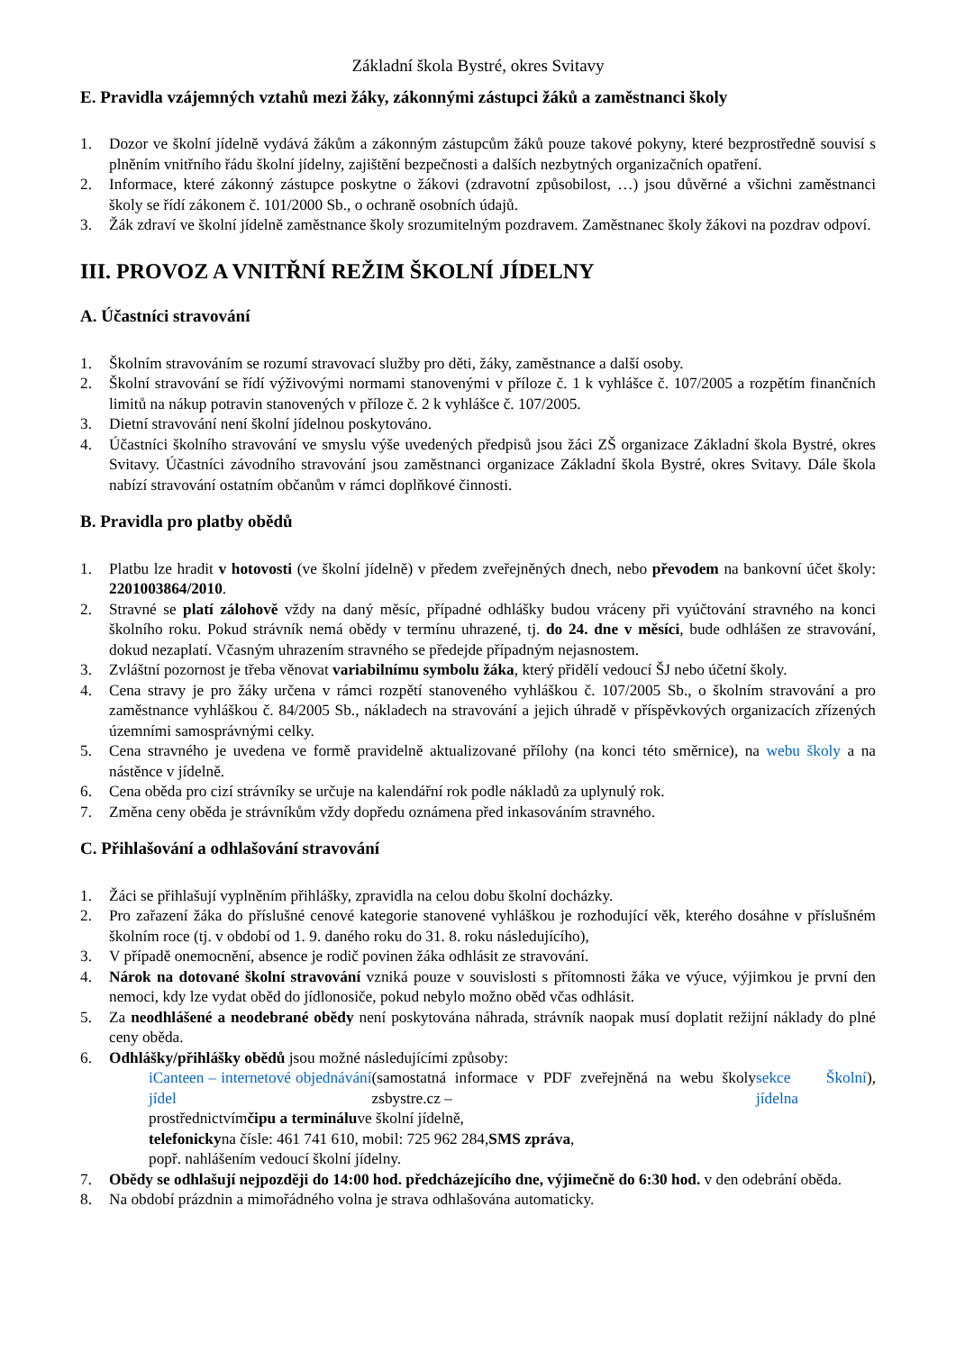Základní škola Bystré, okres Svitavy
E. Pravidla vzájemných vztahů mezi žáky, zákonnými zástupci žáků a zaměstnanci školy
1. Dozor ve školní jídelně vydává žákům a zákonným zástupcům žáků pouze takové pokyny, které bezprostředně souvisí s plněním vnitřního řádu školní jídelny, zajištění bezpečnosti a dalších nezbytných organizačních opatření.
2. Informace, které zákonný zástupce poskytne o žákovi (zdravotní způsobilost, …) jsou důvěrné a všichni zaměstnanci školy se řídí zákonem č. 101/2000 Sb., o ochraně osobních údajů.
3. Žák zdraví ve školní jídelně zaměstnance školy srozumitelným pozdravem. Zaměstnanec školy žákovi na pozdrav odpoví.
III. PROVOZ A VNITŘNÍ REŽIM ŠKOLNÍ JÍDELNY
A. Účastníci stravování
1. Školním stravováním se rozumí stravovací služby pro děti, žáky, zaměstnance a další osoby.
2. Školní stravování se řídí výživovými normami stanovenými v příloze č. 1 k vyhlášce č. 107/2005 a rozpětím finančních limitů na nákup potravin stanovených v příloze č. 2 k vyhlášce č. 107/2005.
3. Dietní stravování není školní jídelnou poskytováno.
4. Účastníci školního stravování ve smyslu výše uvedených předpisů jsou žáci ZŠ organizace Základní škola Bystré, okres Svitavy. Účastníci závodního stravování jsou zaměstnanci organizace Základní škola Bystré, okres Svitavy. Dále škola nabízí stravování ostatním občanům v rámci doplňkové činnosti.
B. Pravidla pro platby obědů
1. Platbu lze hradit v hotovosti (ve školní jídelně) v předem zveřejněných dnech, nebo převodem na bankovní účet školy: 2201003864/2010.
2. Stravné se platí zálohově vždy na daný měsíc, případné odhlášky budou vráceny při vyúčtování stravného na konci školního roku. Pokud strávník nemá obědy v termínu uhrazené, tj. do 24. dne v měsíci, bude odhlášen ze stravování, dokud nezaplatí. Včasným uhrazením stravného se předejde případným nejasnostem.
3. Zvláštní pozornost je třeba věnovat variabilnímu symbolu žáka, který přidělí vedoucí ŠJ nebo účetní školy.
4. Cena stravy je pro žáky určena v rámci rozpětí stanoveného vyhláškou č. 107/2005 Sb., o školním stravování a pro zaměstnance vyhláškou č. 84/2005 Sb., nákladech na stravování a jejich úhradě v příspěvkových organizacích zřízených územními samosprávnými celky.
5. Cena stravného je uvedena ve formě pravidelně aktualizované přílohy (na konci této směrnice), na webu školy a na nástěnce v jídelně.
6. Cena oběda pro cizí strávníky se určuje na kalendářní rok podle nákladů za uplynulý rok.
7. Změna ceny oběda je strávníkům vždy dopředu oznámena před inkasováním stravného.
C. Přihlašování a odhlašování stravování
1. Žáci se přihlašují vyplněním přihlášky, zpravidla na celou dobu školní docházky.
2. Pro zařazení žáka do příslušné cenové kategorie stanovené vyhláškou je rozhodující věk, kterého dosáhne v příslušném školním roce (tj. v období od 1. 9. daného roku do 31. 8. roku následujícího),
3. V případě onemocnění, absence je rodič povinen žáka odhlásit ze stravování.
4. Nárok na dotované školní stravování vzniká pouze v souvislosti s přítomnosti žáka ve výuce, výjimkou je první den nemoci, kdy lze vydat oběd do jídlonosiče, pokud nebylo možno oběd včas odhlásit.
5. Za neodhlášené a neodebrané obědy není poskytována náhrada, strávník naopak musí doplatit režijní náklady do plné ceny oběda.
6. Odhlášky/přihlášky obědů jsou možné následujícími způsoby:
iCanteen – internetové objednávání jídel (samostatná informace v PDF zveřejněná na webu školy zsbystre.cz – sekce Školní jídelna),
prostřednictvím čipu a terminálu ve školní jídelně,
telefonicky na čísle: 461 741 610, mobil: 725 962 284, SMS zpráva,
popř. nahlášením vedoucí školní jídelny.
7. Obědy se odhlašují nejpozději do 14:00 hod. předcházejícího dne, výjimečně do 6:30 hod. v den odebrání oběda.
8. Na období prázdnin a mimořádného volna je strava odhlašována automaticky.